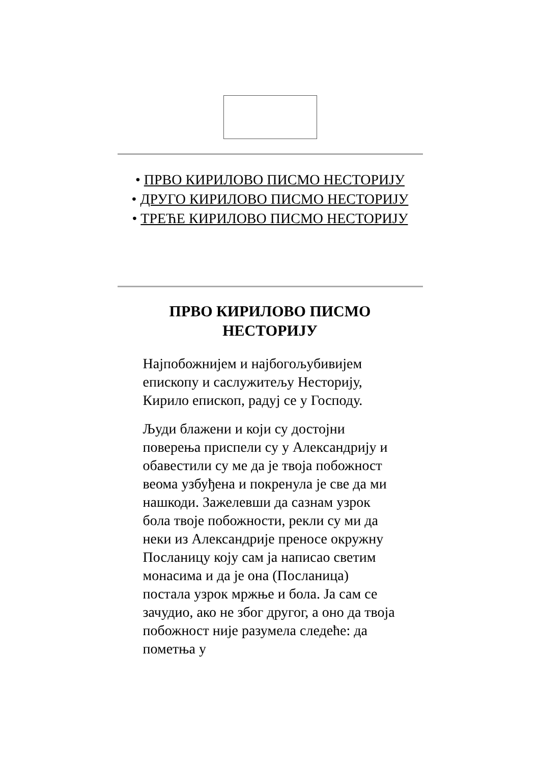• ПРВО КИРИЛОВО ПИСМО НЕСТОРИЈУ
• ДРУГО КИРИЛОВО ПИСМО НЕСТОРИЈУ
• ТРЕЋЕ КИРИЛОВО ПИСМО НЕСТОРИЈУ
ПРВО КИРИЛОВО ПИСМО
НЕСТОРИЈУ
Најпобожнијем и најбогољубивијем епископу и саслужитељу Несторију, Кирило епископ, радуј се у Господу.
Људи блажени и који су достојни поверења приспели су у Александрију и обавестили су ме да је твоја побожност веома узбуђена и покренула је све да ми нашкоди. Зажелевши да сазнам узрок бола твоје побожности, рекли су ми да неки из Александрије преносе окружну Посланицу коју сам ја написао светим монасима и да је она (Посланица) постала узрок мржње и бола. Ја сам се зачудио, ако не због другог, а оно да твоја побожност није разумела следеће: да пометња у